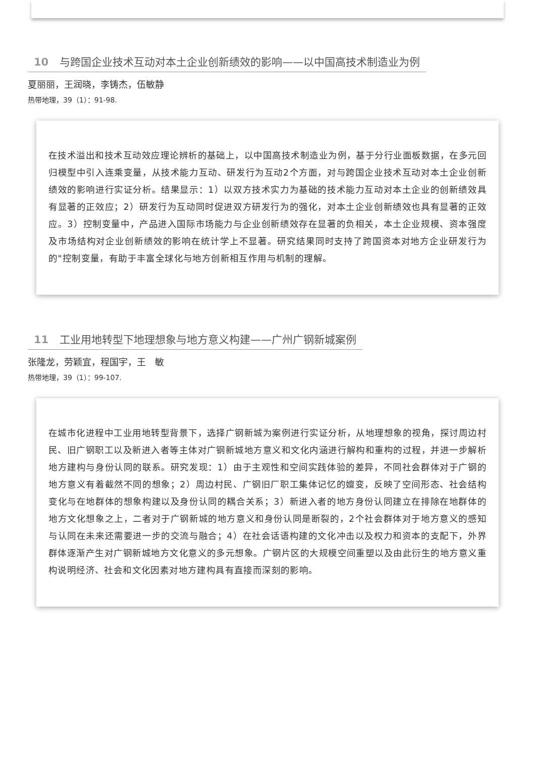10 与跨国企业技术互动对本土企业创新绩效的影响——以中国高技术制造业为例
夏丽丽，王润晓，李铸杰，伍敏静
热带地理，39（1）：91-98.
在技术溢出和技术互动效应理论辨析的基础上，以中国高技术制造业为例，基于分行业面板数据，在多元回归模型中引入连乘变量，从技术能力互动、研发行为互动2个方面，对与跨国企业技术互动对本土企业创新绩效的影响进行实证分析。结果显示：1）以双方技术实力为基础的技术能力互动对本土企业的创新绩效具有显著的正效应；2）研发行为互动同时促进双方研发行为的强化，对本土企业创新绩效也具有显著的正效应。3）控制变量中，产品进入国际市场能力与企业创新绩效存在显著的负相关，本土企业规模、资本强度及市场结构对企业创新绩效的影响在统计学上不显著。研究结果同时支持了跨国资本对地方企业研发行为的"控制变量，有助于丰富全球化与地方创新相互作用与机制的理解。
11 工业用地转型下地理想象与地方意义构建——广州广钢新城案例
张隆龙，劳颖宜，程国宇，王　敏
热带地理，39（1）：99-107.
在城市化进程中工业用地转型背景下，选择广钢新城为案例进行实证分析，从地理想象的视角，探讨周边村民、旧广钢职工以及新进入者等主体对广钢新城地方意义和文化内涵进行解构和重构的过程，并进一步解析地方建构与身份认同的联系。研究发现：1）由于主观性和空间实践体验的差异，不同社会群体对于广钢的地方意义有着截然不同的想象；2）周边村民、广钢旧厂职工集体记忆的嬗变，反映了空间形态、社会结构变化与在地群体的想象构建以及身份认同的耦合关系；3）新进入者的地方身份认同建立在排除在地群体的地方文化想象之上，二者对于广钢新城的地方意义和身份认同是断裂的，2个社会群体对于地方意义的感知与认同在未来还需要进一步的交流与融合；4）在社会话语构建的文化冲击以及权力和资本的支配下，外界群体逐渐产生对广钢新城地方文化意义的多元想象。广钢片区的大规模空间重塑以及由此衍生的地方意义重构说明经济、社会和文化因素对地方建构具有直接而深刻的影响。